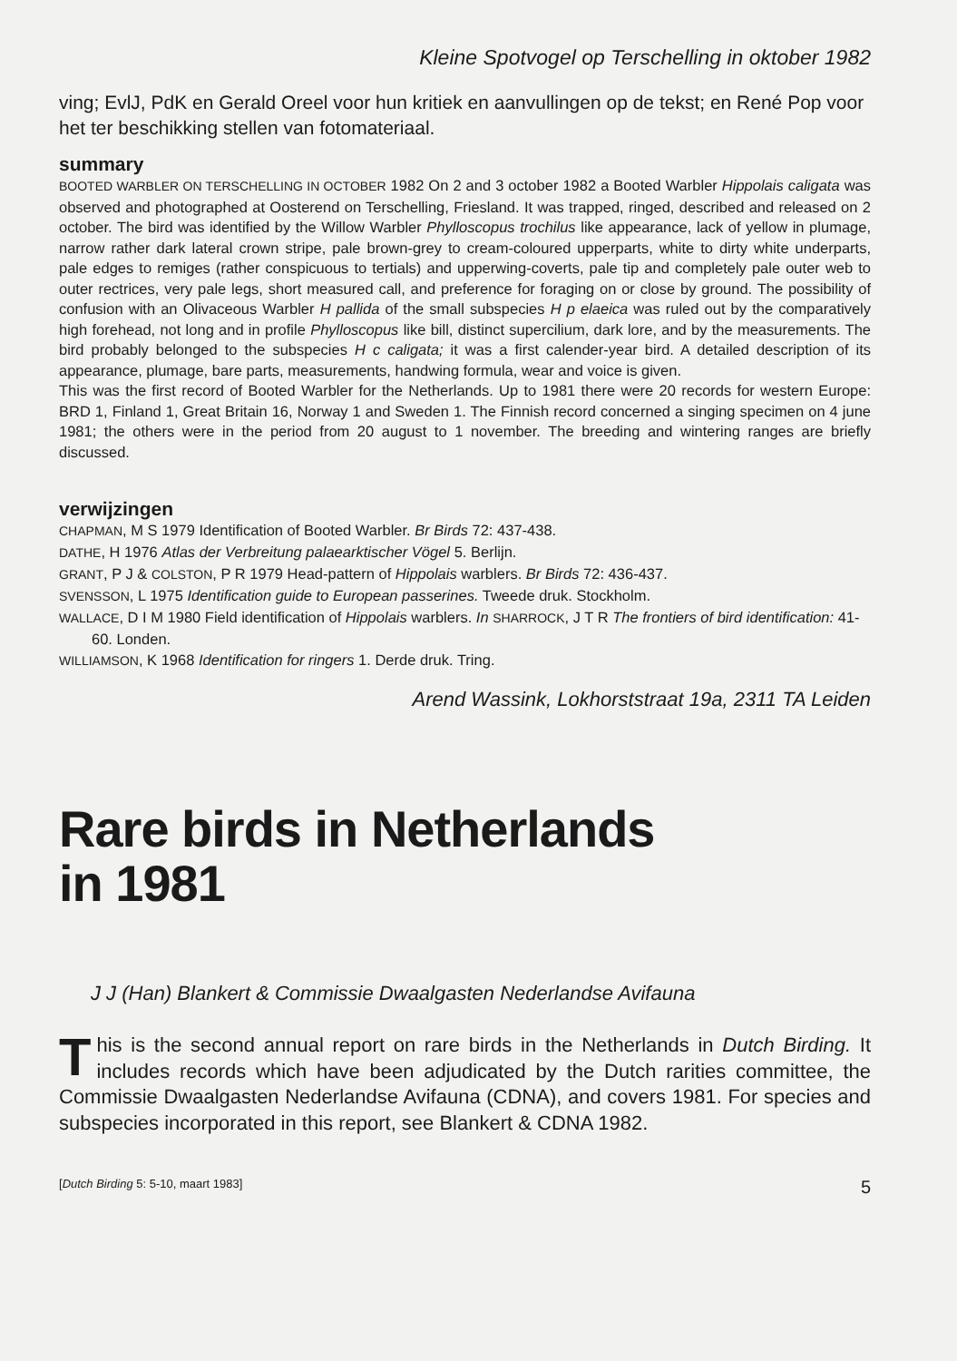Kleine Spotvogel op Terschelling in oktober 1982
ving; EvlJ, PdK en Gerald Oreel voor hun kritiek en aanvullingen op de tekst; en René Pop voor het ter beschikking stellen van fotomateriaal.
summary
BOOTED WARBLER ON TERSCHELLING IN OCTOBER 1982 On 2 and 3 october 1982 a Booted Warbler Hippolais caligata was observed and photographed at Oosterend on Terschelling, Friesland. It was trapped, ringed, described and released on 2 october. The bird was identified by the Willow Warbler Phylloscopus trochilus like appearance, lack of yellow in plumage, narrow rather dark lateral crown stripe, pale brown-grey to cream-coloured upperparts, white to dirty white underparts, pale edges to remiges (rather conspicuous to tertials) and upperwing-coverts, pale tip and completely pale outer web to outer rectrices, very pale legs, short measured call, and preference for foraging on or close by ground. The possibility of confusion with an Olivaceous Warbler H pallida of the small subspecies H p elaeica was ruled out by the comparatively high forehead, not long and in profile Phylloscopus like bill, distinct supercilium, dark lore, and by the measurements. The bird probably belonged to the subspecies H c caligata; it was a first calender-year bird. A detailed description of its appearance, plumage, bare parts, measurements, handwing formula, wear and voice is given.
This was the first record of Booted Warbler for the Netherlands. Up to 1981 there were 20 records for western Europe: BRD 1, Finland 1, Great Britain 16, Norway 1 and Sweden 1. The Finnish record concerned a singing specimen on 4 june 1981; the others were in the period from 20 august to 1 november. The breeding and wintering ranges are briefly discussed.
verwijzingen
CHAPMAN, M S 1979 Identification of Booted Warbler. Br Birds 72: 437-438.
DATHE, H 1976 Atlas der Verbreitung palaearktischer Vögel 5. Berlijn.
GRANT, P J & COLSTON, P R 1979 Head-pattern of Hippolais warblers. Br Birds 72: 436-437.
SVENSSON, L 1975 Identification guide to European passerines. Tweede druk. Stockholm.
WALLACE, D I M 1980 Field identification of Hippolais warblers. In SHARROCK, J T R The frontiers of bird identification: 41-60. Londen.
WILLIAMSON, K 1968 Identification for ringers 1. Derde druk. Tring.
Arend Wassink, Lokhorststraat 19a, 2311 TA Leiden
Rare birds in Netherlands
in 1981
J J (Han) Blankert & Commissie Dwaalgasten Nederlandse Avifauna
This is the second annual report on rare birds in the Netherlands in Dutch Birding. It includes records which have been adjudicated by the Dutch rarities committee, the Commissie Dwaalgasten Nederlandse Avifauna (CDNA), and covers 1981. For species and subspecies incorporated in this report, see Blankert & CDNA 1982.
[Dutch Birding 5: 5-10, maart 1983] 5